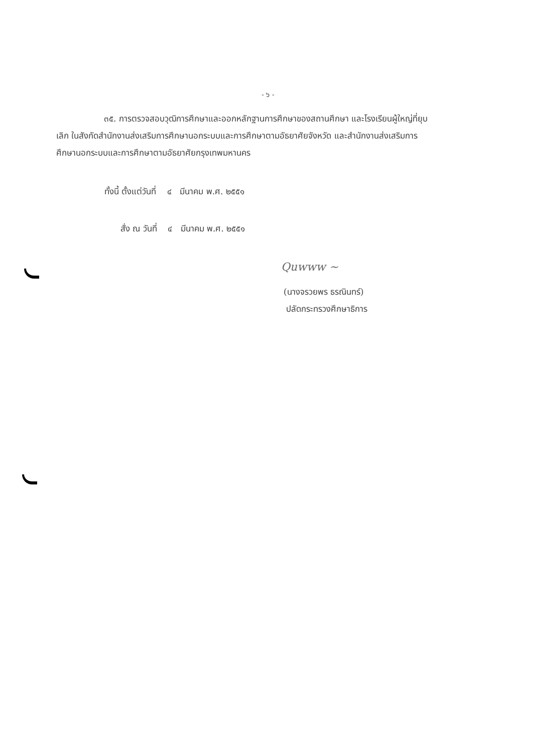- ๖ -
๓๕. การตรวจสอบวุฒิการศึกษาและออกหลักฐานการศึกษาของสถานศึกษา และโรงเรียนผู้ใหญ่ที่ยุบเลิก ในสังกัดสำนักงานส่งเสริมการศึกษานอกระบบและการศึกษาตามอัธยาศัยจังหวัด และสำนักงานส่งเสริมการศึกษานอกระบบและการศึกษาตามอัธยาศัยกรุงเทพมหานคร
ทั้งนี้ ตั้งแต่วันที่ ๔ มีนาคม พ.ศ. ๒๕๕๑
สั่ง ณ วันที่ ๔ มีนาคม พ.ศ. ๒๕๕๑
Quwww ~
(นางจรวยพร ธรณินทร์)
ปลัดกระทรวงศึกษาธิการ